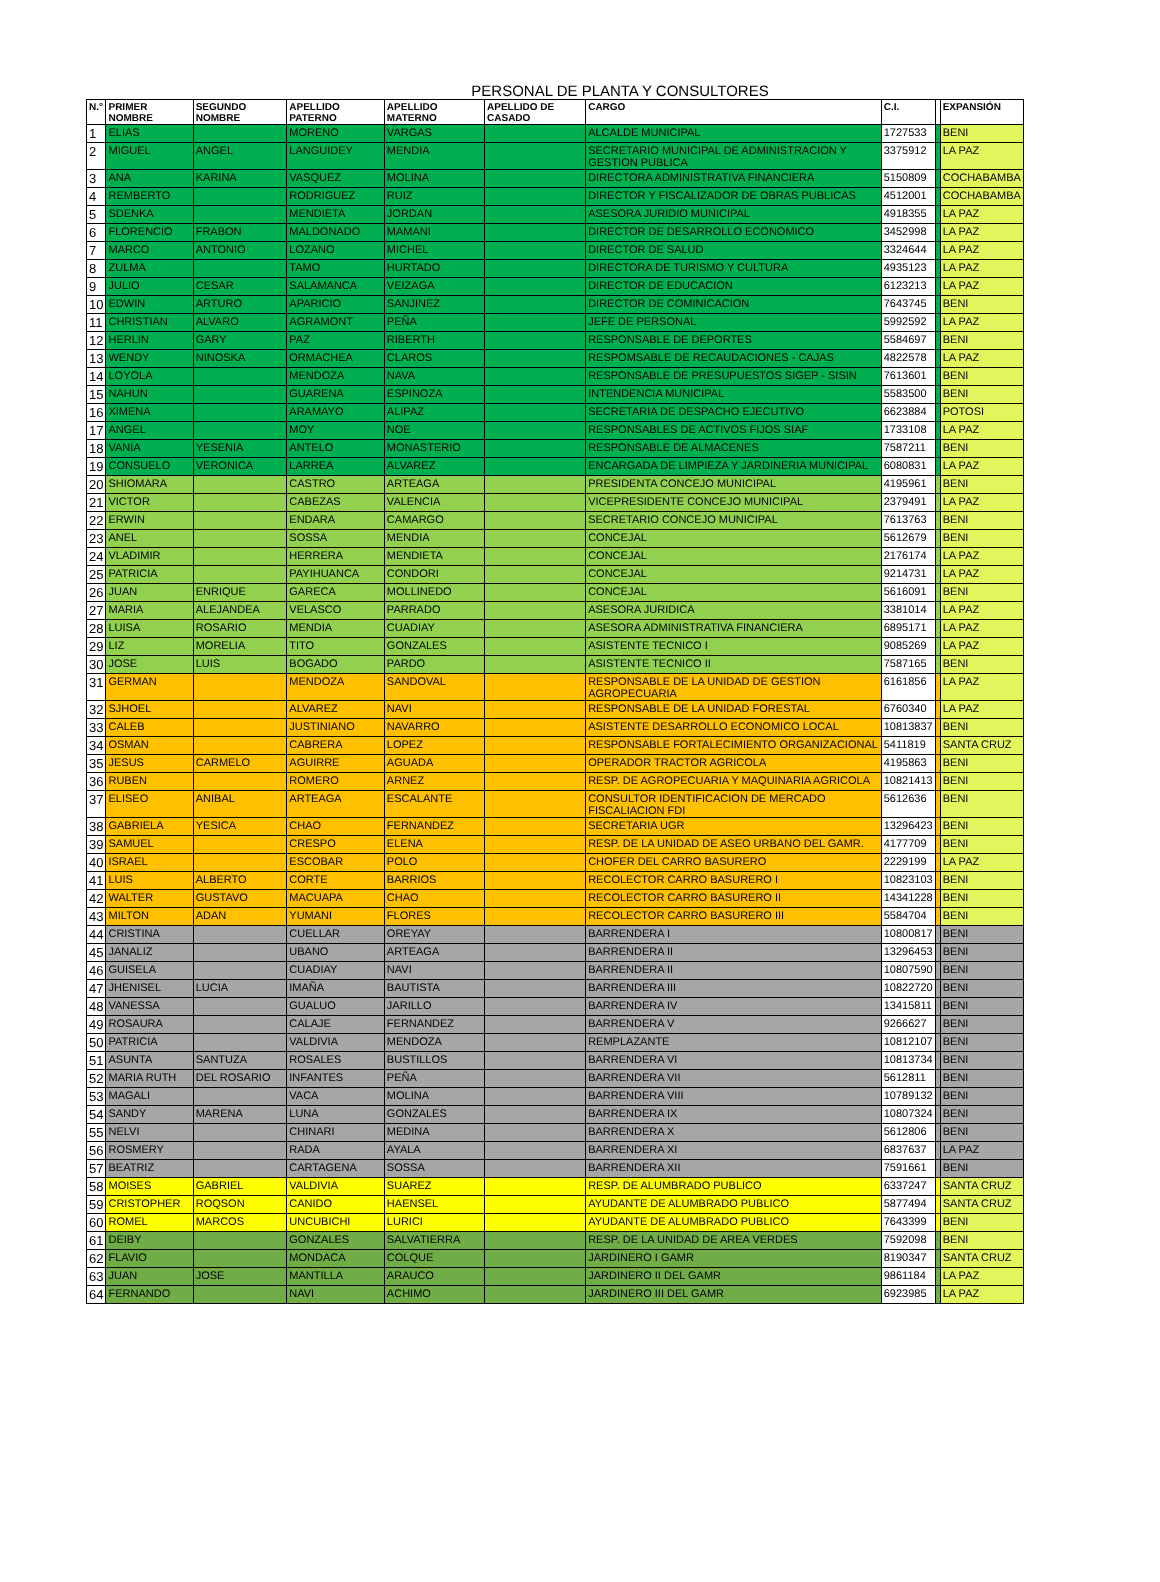PERSONAL DE PLANTA Y CONSULTORES
| N.° | PRIMER NOMBRE | SEGUNDO NOMBRE | APELLIDO PATERNO | APELLIDO MATERNO | APELLIDO DE CASADO | CARGO | C.I. | | EXPANSIÓN |
| --- | --- | --- | --- | --- | --- | --- | --- | --- | --- |
| 1 | ELIAS | | MORENO | VARGAS | | ALCALDE MUNICIPAL | 1727533 | | BENI |
| 2 | MIGUEL | ANGEL | LANGUIDEY | MENDIA | | SECRETARIO MUNICIPAL DE ADMINISTRACION Y GESTION PUBLICA | 3375912 | | LA PAZ |
| 3 | ANA | KARINA | VASQUEZ | MOLINA | | DIRECTORA ADMINISTRATIVA FINANCIERA | 5150809 | | COCHABAMBA |
| 4 | REMBERTO | | RODRIGUEZ | RUIZ | | DIRECTOR Y FISCALIZADOR DE OBRAS PUBLICAS | 4512001 | | COCHABAMBA |
| 5 | SDENKA | | MENDIETA | JORDAN | | ASESORA JURIDIO MUNICIPAL | 4918355 | | LA PAZ |
| 6 | FLORENCIO | FRABON | MALDONADO | MAMANI | | DIRECTOR DE DESARROLLO ECONOMICO | 3452998 | | LA PAZ |
| 7 | MARCO | ANTONIO | LOZANO | MICHEL | | DIRECTOR DE SALUD | 3324644 | | LA PAZ |
| 8 | ZULMA | | TAMO | HURTADO | | DIRECTORA DE TURISMO Y CULTURA | 4935123 | | LA PAZ |
| 9 | JULIO | CESAR | SALAMANCA | VEIZAGA | | DIRECTOR DE EDUCACION | 6123213 | | LA PAZ |
| 10 | EDWIN | ARTURO | APARICIO | SANJINEZ | | DIRECTOR DE COMINICACION | 7643745 | | BENI |
| 11 | CHRISTIAN | ALVARO | AGRAMONT | PEÑA | | JEFE DE PERSONAL | 5992592 | | LA PAZ |
| 12 | HERLIN | GARY | PAZ | RIBERTH | | RESPONSABLE DE DEPORTES | 5584697 | | BENI |
| 13 | WENDY | NINOSKA | ORMACHEA | CLAROS | | RESPOMSABLE DE RECAUDACIONES - CAJAS | 4822578 | | LA PAZ |
| 14 | LOYOLA | | MENDOZA | NAVA | | RESPONSABLE DE PRESUPUESTOS SIGEP - SISIN | 7613601 | | BENI |
| 15 | NAHUN | | GUARENA | ESPINOZA | | INTENDENCIA MUNICIPAL | 5583500 | | BENI |
| 16 | XIMENA | | ARAMAYO | ALIPAZ | | SECRETARIA DE DESPACHO EJECUTIVO | 6623884 | | POTOSI |
| 17 | ANGEL | | MOY | NOE | | RESPONSABLES DE ACTIVOS FIJOS SIAF | 1733108 | | LA PAZ |
| 18 | VANIA | YESENIA | ANTELO | MONASTERIO | | RESPONSABLE DE ALMACENES | 7587211 | | BENI |
| 19 | CONSUELO | VERONICA | LARREA | ALVAREZ | | ENCARGADA DE LIMPIEZA Y JARDINERIA MUNICIPAL | 6080831 | | LA PAZ |
| 20 | SHIOMARA | | CASTRO | ARTEAGA | | PRESIDENTA CONCEJO MUNICIPAL | 4195961 | | BENI |
| 21 | VICTOR | | CABEZAS | VALENCIA | | VICEPRESIDENTE CONCEJO MUNICIPAL | 2379491 | | LA PAZ |
| 22 | ERWIN | | ENDARA | CAMARGO | | SECRETARIO CONCEJO MUNICIPAL | 7613763 | | BENI |
| 23 | ANEL | | SOSSA | MENDIA | | CONCEJAL | 5612679 | | BENI |
| 24 | VLADIMIR | | HERRERA | MENDIETA | | CONCEJAL | 2176174 | | LA PAZ |
| 25 | PATRICIA | | PAYIHUANCA | CONDORI | | CONCEJAL | 9214731 | | LA PAZ |
| 26 | JUAN | ENRIQUE | GARECA | MOLLINEDO | | CONCEJAL | 5616091 | | BENI |
| 27 | MARIA | ALEJANDEA | VELASCO | PARRADO | | ASESORA JURIDICA | 3381014 | | LA PAZ |
| 28 | LUISA | ROSARIO | MENDIA | CUADIAY | | ASESORA ADMINISTRATIVA FINANCIERA | 6895171 | | LA PAZ |
| 29 | LIZ | MORELIA | TITO | GONZALES | | ASISTENTE TECNICO I | 9085269 | | LA PAZ |
| 30 | JOSE | LUIS | BOGADO | PARDO | | ASISTENTE TECNICO II | 7587165 | | BENI |
| 31 | GERMAN | | MENDOZA | SANDOVAL | | RESPONSABLE DE LA UNIDAD DE GESTION AGROPECUARIA | 6161856 | | LA PAZ |
| 32 | SJHOEL | | ALVAREZ | NAVI | | RESPONSABLE DE LA UNIDAD FORESTAL | 6760340 | | LA PAZ |
| 33 | CALEB | | JUSTINIANO | NAVARRO | | ASISTENTE DESARROLLO ECONOMICO LOCAL | 10813837 | | BENI |
| 34 | OSMAN | | CABRERA | LOPEZ | | RESPONSABLE FORTALECIMIENTO ORGANIZACIONAL | 5411819 | | SANTA CRUZ |
| 35 | JESUS | CARMELO | AGUIRRE | AGUADA | | OPERADOR TRACTOR AGRICOLA | 4195863 | | BENI |
| 36 | RUBEN | | ROMERO | ARNEZ | | RESP. DE AGROPECUARIA Y MAQUINARIA AGRICOLA | 10821413 | | BENI |
| 37 | ELISEO | ANIBAL | ARTEAGA | ESCALANTE | | CONSULTOR IDENTIFICACION DE MERCADO FISCALIACION FDI | 5612636 | | BENI |
| 38 | GABRIELA | YESICA | CHAO | FERNANDEZ | | SECRETARIA UGR | 13296423 | | BENI |
| 39 | SAMUEL | | CRESPO | ELENA | | RESP. DE LA UNIDAD DE ASEO URBANO DEL GAMR. | 4177709 | | BENI |
| 40 | ISRAEL | | ESCOBAR | POLO | | CHOFER DEL CARRO BASURERO | 2229199 | | LA PAZ |
| 41 | LUIS | ALBERTO | CORTE | BARRIOS | | RECOLECTOR CARRO BASURERO I | 10823103 | | BENI |
| 42 | WALTER | GUSTAVO | MACUAPA | CHAO | | RECOLECTOR CARRO BASURERO II | 14341228 | | BENI |
| 43 | MILTON | ADAN | YUMANI | FLORES | | RECOLECTOR CARRO BASURERO III | 5584704 | | BENI |
| 44 | CRISTINA | | CUELLAR | OREYAY | | BARRENDERA I | 10800817 | | BENI |
| 45 | JANALIZ | | UBANO | ARTEAGA | | BARRENDERA II | 13296453 | | BENI |
| 46 | GUISELA | | CUADIAY | NAVI | | BARRENDERA II | 10807590 | | BENI |
| 47 | JHENISEL | LUCIA | IMAÑA | BAUTISTA | | BARRENDERA III | 10822720 | | BENI |
| 48 | VANESSA | | GUALUO | JARILLO | | BARRENDERA IV | 13415811 | | BENI |
| 49 | ROSAURA | | CALAJE | FERNANDEZ | | BARRENDERA V | 9266627 | | BENI |
| 50 | PATRICIA | | VALDIVIA | MENDOZA | | REMPLAZANTE | 10812107 | | BENI |
| 51 | ASUNTA | SANTUZA | ROSALES | BUSTILLOS | | BARRENDERA VI | 10813734 | | BENI |
| 52 | MARIA RUTH | DEL ROSARIO | INFANTES | PEÑA | | BARRENDERA VII | 5612811 | | BENI |
| 53 | MAGALI | | VACA | MOLINA | | BARRENDERA VIII | 10789132 | | BENI |
| 54 | SANDY | MARENA | LUNA | GONZALES | | BARRENDERA IX | 10807324 | | BENI |
| 55 | NELVI | | CHINARI | MEDINA | | BARRENDERA X | 5612806 | | BENI |
| 56 | ROSMERY | | RADA | AYALA | | BARRENDERA XI | 6837637 | | LA PAZ |
| 57 | BEATRIZ | | CARTAGENA | SOSSA | | BARRENDERA XII | 7591661 | | BENI |
| 58 | MOISES | GABRIEL | VALDIVIA | SUAREZ | | RESP. DE ALUMBRADO PUBLICO | 6337247 | | SANTA CRUZ |
| 59 | CRISTOPHER | ROQSON | CANIDO | HAENSEL | | AYUDANTE DE ALUMBRADO PUBLICO | 5877494 | | SANTA CRUZ |
| 60 | ROMEL | MARCOS | UNCUBICHI | LURICI | | AYUDANTE DE ALUMBRADO PUBLICO | 7643399 | | BENI |
| 61 | DEIBY | | GONZALES | SALVATIERRA | | RESP. DE LA UNIDAD DE AREA VERDES | 7592098 | | BENI |
| 62 | FLAVIO | | MONDACA | COLQUE | | JARDINERO I GAMR | 8190347 | | SANTA CRUZ |
| 63 | JUAN | JOSE | MANTILLA | ARAUCO | | JARDINERO II DEL GAMR | 9861184 | | LA PAZ |
| 64 | FERNANDO | | NAVI | ACHIMO | | JARDINERO III DEL GAMR | 6923985 | | LA PAZ |